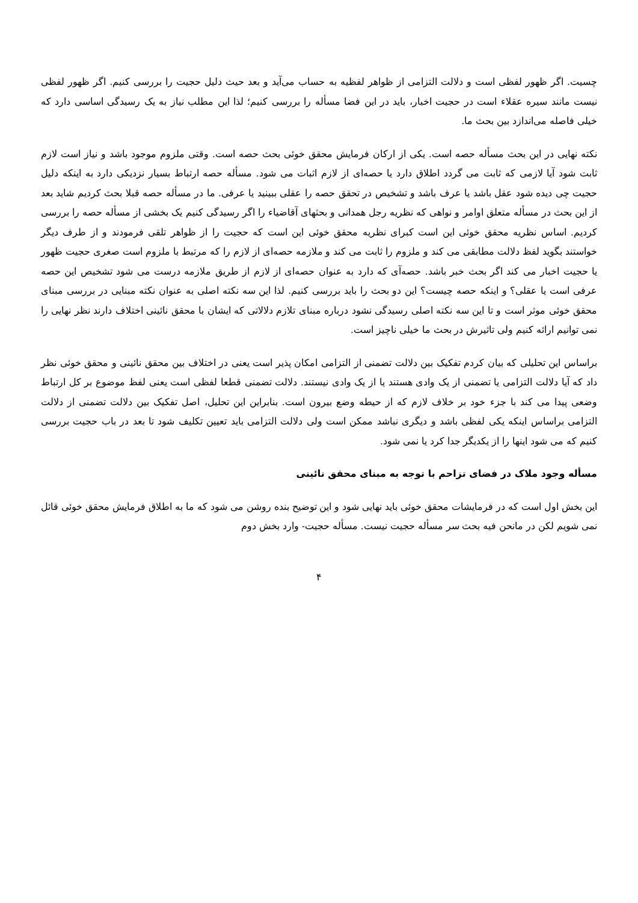چسیت. اگر ظهور لفظی است و دلالت التزامی از ظواهر لفظیه به حساب می‌آید و بعد حیث دلیل حجیت را بررسی کنیم. اگر ظهور لفظی نیست مانند سیره عقلاء است در حجیت اخبار، باید در این فضا مسأله را بررسی کنیم؛ لذا این مطلب نیاز به یک رسیدگی اساسی دارد که خیلی فاصله می‌اندازد بین بحث ما.
نکته نهایی در این بحث مسأله حصه است. یکی از ارکان فرمایش محقق خوئی بحث حصه است. وقتی ملزوم موجود باشد و نیاز است لازم ثابت شود آیا لازمی که ثابت می گردد اطلاق دارد یا حصه‌ای از لازم اثبات می شود. مسأله حصه ارتباط بسیار نزدیکی دارد به اینکه دلیل حجیت چی دیده شود عقل باشد یا عرف باشد و تشخیص در تحقق حصه را عقلی ببینید یا عرفی. ما در مسأله حصه قبلا بحث کردیم شاید بعد از این بحث در مسأله متعلق اوامر و نواهی که نظریه رجل همدانی و بحثهای آقاضیاء را اگر رسیدگی کنیم یک بخشی از مسأله حصه را بررسی کردیم. اساس نظریه محقق خوئی این است کبرای نظریه محقق خوئی این است که حجیت را از ظواهر تلقی فرمودند و از طرف دیگر خواستند بگوید لفظ دلالت مطابقی می کند و ملزوم را ثابت می کند و ملازمه حصه‌ای از لازم را که مرتبط با ملزوم است صغری حجیت ظهور یا حجیت اخبار می کند اگر بحث خبر باشد. حصه‌آی که دارد به عنوان حصه‌ای از لازم از طریق ملازمه درست می شود تشخیص این حصه عرفی است یا عقلی؟ و اینکه حصه چیست؟ این دو بحث را باید بررسی کنیم. لذا این سه نکته اصلی به عنوان نکته مبنایی در بررسی مبنای محقق خوئی موثر است و تا این سه نکته اصلی رسیدگی نشود درباره مبنای تلازم دلالاتی که ایشان با محقق نائینی اختلاف دارند نظر نهایی را نمی توانیم ارائه کنیم ولی تاثیرش در بحث ما خیلی ناچیز است.
براساس این تحلیلی که بیان کردم تفکیک بین دلالت تضمنی از التزامی امکان پذیر است یعنی در اختلاف بین محقق نائینی و محقق خوئی نظر داد که آیا دلالت التزامی یا تضمنی از یک وادی هستند یا از یک وادی نیستند. دلالت تضمنی قطعا لفظی است یعنی لفظ موضوع بر کل ارتباط وضعی پیدا می کند با جزء خود بر خلاف لازم که از حیطه وضع بیرون است. بنابراین این تحلیل، اصل تفکیک بین دلالت تضمنی از دلالت التزامی براساس اینکه یکی لفظی باشد و دیگری نباشد ممکن است ولی دلالت التزامی باید تعیین تکلیف شود تا بعد در باب حجیت بررسی کنیم که می شود اینها را از یکدیگر جدا کرد یا نمی شود.
مسأله وجود ملاک در فضای تزاحم با توجه به مبنای محقق نائینی
این بخش اول است که در فرمایشات محقق خوئی باید نهایی شود و این توضیح بنده روشن می شود که ما به اطلاق فرمایش محقق خوئی قائل نمی شویم لکن در مانحن فیه بحث سر مسأله حجیت نیست. مسأله حجیت- وارد بخش دوم
۴